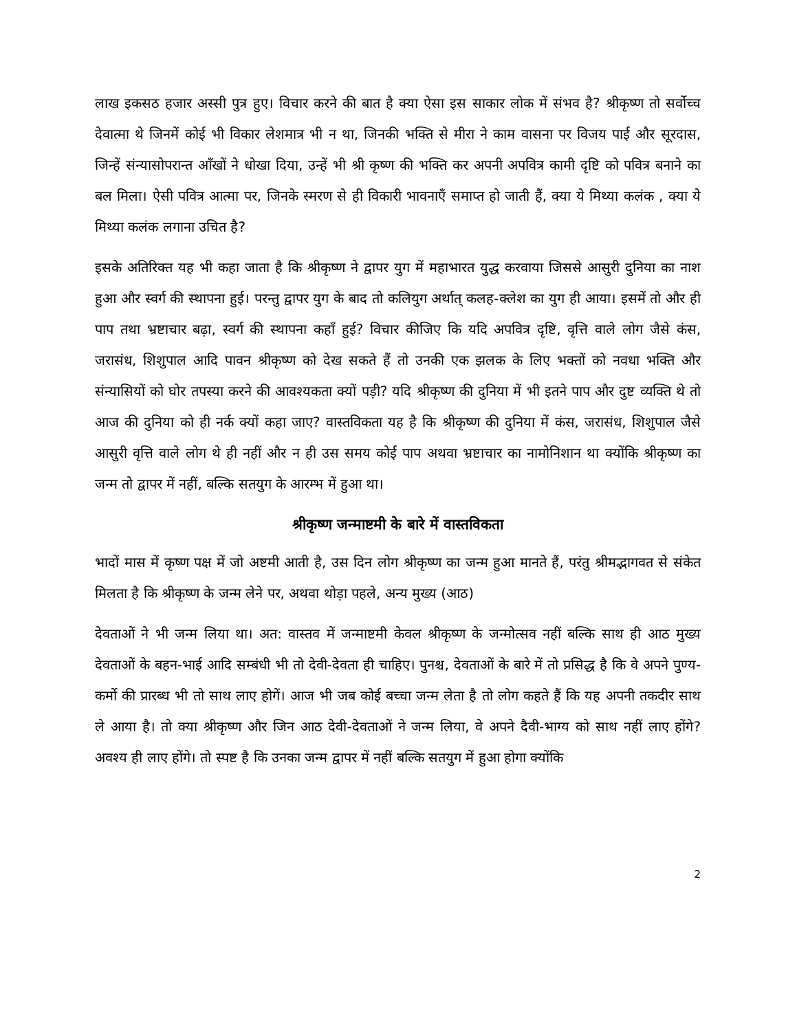लाख इकसठ हजार अस्सी पुत्र हुए। विचार करने की बात है क्या ऐसा इस साकार लोक में संभव है? श्रीकृष्ण तो सर्वोच्च देवात्मा थे जिनमें कोई भी विकार लेशमात्र भी न था, जिनकी भक्ति से मीरा ने काम वासना पर विजय पाई और सूरदास, जिन्हें संन्यासोपरान्त आँखों ने धोखा दिया, उन्हें भी श्री कृष्ण की भक्ति कर अपनी अपवित्र कामी दृष्टि को पवित्र बनाने का बल मिला। ऐसी पवित्र आत्मा पर, जिनके स्मरण से ही विकारी भावनाएँ समाप्त हो जाती हैं, क्या ये मिथ्या कलंक , क्या ये मिथ्या कलंक लगाना उचित है?
इसके अतिरिक्त यह भी कहा जाता है कि श्रीकृष्ण ने द्वापर युग में महाभारत युद्ध करवाया जिससे आसुरी दुनिया का नाश हुआ और स्वर्ग की स्थापना हुई। परन्तु द्वापर युग के बाद तो कलियुग अर्थात् कलह-क्लेश का युग ही आया। इसमें तो और ही पाप तथा भ्रष्टाचार बढ़ा, स्वर्ग की स्थापना कहाँ हुई? विचार कीजिए कि यदि अपवित्र दृष्टि, वृत्ति वाले लोग जैसे कंस, जरासंध, शिशुपाल आदि पावन श्रीकृष्ण को देख सकते हैं तो उनकी एक झलक के लिए भक्तों को नवधा भक्ति और संन्यासियों को घोर तपस्या करने की आवश्यकता क्यों पड़ी? यदि श्रीकृष्ण की दुनिया में भी इतने पाप और दुष्ट व्यक्ति थे तो आज की दुनिया को ही नर्क क्यों कहा जाए? वास्तविकता यह है कि श्रीकृष्ण की दुनिया में कंस, जरासंध, शिशुपाल जैसे आसुरी वृत्ति वाले लोग थे ही नहीं और न ही उस समय कोई पाप अथवा भ्रष्टाचार का नामोनिशान था क्योंकि श्रीकृष्ण का जन्म तो द्वापर में नहीं, बल्कि सतयुग के आरम्भ में हुआ था।
श्रीकृष्ण जन्माष्टमी के बारे में वास्तविकता
भादों मास में कृष्ण पक्ष में जो अष्टमी आती है, उस दिन लोग श्रीकृष्ण का जन्म हुआ मानते हैं, परंतु श्रीमद्भागवत से संकेत मिलता है कि श्रीकृष्ण के जन्म लेने पर, अथवा थोड़ा पहले, अन्य मुख्य (आठ)
देवताओं ने भी जन्म लिया था। अत: वास्तव में जन्माष्टमी केवल श्रीकृष्ण के जन्मोत्सव नहीं बल्कि साथ ही आठ मुख्य देवताओं के बहन-भाई आदि सम्बंधी भी तो देवी-देवता ही चाहिए। पुनश्च, देवताओं के बारे में तो प्रसिद्ध है कि वे अपने पुण्य-कर्मो की प्रारब्ध भी तो साथ लाए होगें। आज भी जब कोई बच्चा जन्म लेता है तो लोग कहते हैं कि यह अपनी तकदीर साथ ले आया है। तो क्या श्रीकृष्ण और जिन आठ देवी-देवताओं ने जन्म लिया, वे अपने दैवी-भाग्य को साथ नहीं लाए होंगे? अवश्य ही लाए होंगे। तो स्पष्ट है कि उनका जन्म द्वापर में नहीं बल्कि सतयुग में हुआ होगा क्योंकि
2